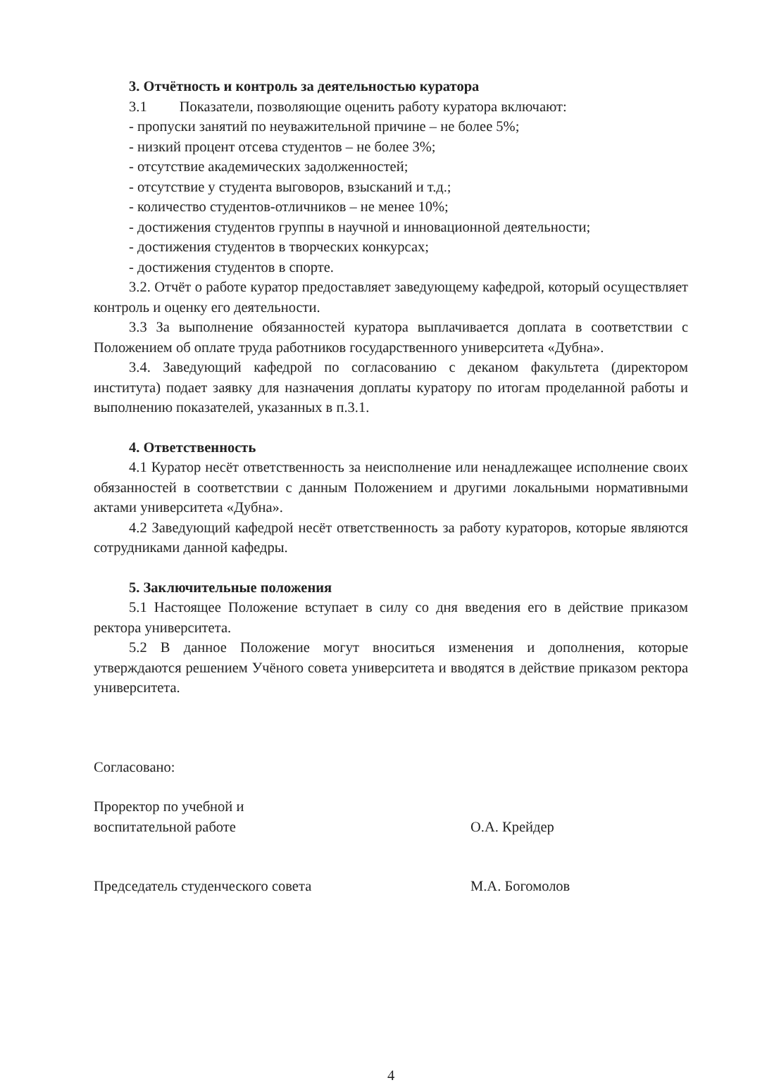3. Отчётность и контроль за деятельностью куратора
3.1 Показатели, позволяющие оценить работу куратора включают:
- пропуски занятий по неуважительной причине – не более 5%;
- низкий процент отсева студентов – не более 3%;
- отсутствие академических задолженностей;
- отсутствие у студента выговоров, взысканий и т.д.;
- количество студентов-отличников – не менее 10%;
- достижения студентов группы в научной и инновационной деятельности;
- достижения студентов в творческих конкурсах;
- достижения студентов в спорте.
3.2. Отчёт о работе куратор предоставляет заведующему кафедрой, который осуществляет контроль и оценку его деятельности.
3.3 За выполнение обязанностей куратора выплачивается доплата в соответствии с Положением об оплате труда работников государственного университета «Дубна».
3.4. Заведующий кафедрой по согласованию с деканом факультета (директором института) подает заявку для назначения доплаты куратору по итогам проделанной работы и выполнению показателей, указанных в п.3.1.
4. Ответственность
4.1 Куратор несёт ответственность за неисполнение или ненадлежащее исполнение своих обязанностей в соответствии с данным Положением и другими локальными нормативными актами университета «Дубна».
4.2 Заведующий кафедрой несёт ответственность за работу кураторов, которые являются сотрудниками данной кафедры.
5. Заключительные положения
5.1 Настоящее Положение вступает в силу со дня введения его в действие приказом ректора университета.
5.2 В данное Положение могут вноситься изменения и дополнения, которые утверждаются решением Учёного совета университета и вводятся в действие приказом ректора университета.
Согласовано:
Проректор по учебной и
воспитательной работе
О.А. Крейдер
Председатель студенческого совета М.А. Богомолов
4